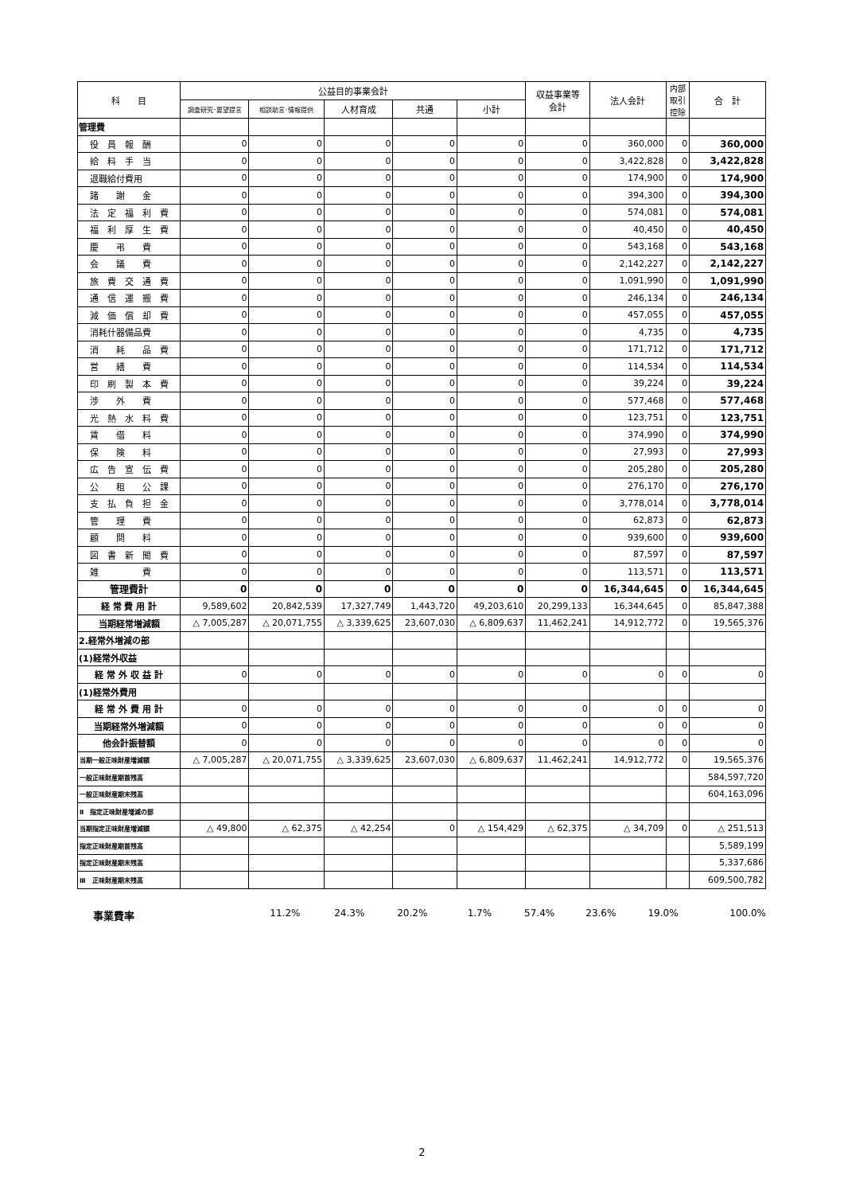| 科 目 | 公益目的事業会計 | | | | | 収益事業等 会計 | 法人会計 | 内部 取引 控除 | 合 計 |
| --- | --- | --- | --- | --- | --- | --- | --- | --- | --- |
| | 調査研究･要望提言 | 相談助言･情報提供 | 人材育成 | 共通 | 小計 | | | | |
| 管理費 | | | | | | | | | |
| 役 員 報 酬 | 0 | 0 | 0 | 0 | 0 | 0 | 360,000 | 0 | 360,000 |
| 給 料 手 当 | 0 | 0 | 0 | 0 | 0 | 0 | 3,422,828 | 0 | 3,422,828 |
| 退職給付費用 | 0 | 0 | 0 | 0 | 0 | 0 | 174,900 | 0 | 174,900 |
| 諸 謝 金 | 0 | 0 | 0 | 0 | 0 | 0 | 394,300 | 0 | 394,300 |
| 法 定 福 利 費 | 0 | 0 | 0 | 0 | 0 | 0 | 574,081 | 0 | 574,081 |
| 福 利 厚 生 費 | 0 | 0 | 0 | 0 | 0 | 0 | 40,450 | 0 | 40,450 |
| 慶 弔 費 | 0 | 0 | 0 | 0 | 0 | 0 | 543,168 | 0 | 543,168 |
| 会 議 費 | 0 | 0 | 0 | 0 | 0 | 0 | 2,142,227 | 0 | 2,142,227 |
| 旅 費 交 通 費 | 0 | 0 | 0 | 0 | 0 | 0 | 1,091,990 | 0 | 1,091,990 |
| 通 信 運 搬 費 | 0 | 0 | 0 | 0 | 0 | 0 | 246,134 | 0 | 246,134 |
| 減 価 償 却 費 | 0 | 0 | 0 | 0 | 0 | 0 | 457,055 | 0 | 457,055 |
| 消耗什器備品費 | 0 | 0 | 0 | 0 | 0 | 0 | 4,735 | 0 | 4,735 |
| 消 耗 品 費 | 0 | 0 | 0 | 0 | 0 | 0 | 171,712 | 0 | 171,712 |
| 営 繕 費 | 0 | 0 | 0 | 0 | 0 | 0 | 114,534 | 0 | 114,534 |
| 印 刷 製 本 費 | 0 | 0 | 0 | 0 | 0 | 0 | 39,224 | 0 | 39,224 |
| 渉 外 費 | 0 | 0 | 0 | 0 | 0 | 0 | 577,468 | 0 | 577,468 |
| 光 熱 水 料 費 | 0 | 0 | 0 | 0 | 0 | 0 | 123,751 | 0 | 123,751 |
| 賃 借 料 | 0 | 0 | 0 | 0 | 0 | 0 | 374,990 | 0 | 374,990 |
| 保 険 料 | 0 | 0 | 0 | 0 | 0 | 0 | 27,993 | 0 | 27,993 |
| 広 告 宣 伝 費 | 0 | 0 | 0 | 0 | 0 | 0 | 205,280 | 0 | 205,280 |
| 公 租 公 課 | 0 | 0 | 0 | 0 | 0 | 0 | 276,170 | 0 | 276,170 |
| 支 払 負 担 金 | 0 | 0 | 0 | 0 | 0 | 0 | 3,778,014 | 0 | 3,778,014 |
| 管 理 費 | 0 | 0 | 0 | 0 | 0 | 0 | 62,873 | 0 | 62,873 |
| 顧 問 料 | 0 | 0 | 0 | 0 | 0 | 0 | 939,600 | 0 | 939,600 |
| 図 書 新 聞 費 | 0 | 0 | 0 | 0 | 0 | 0 | 87,597 | 0 | 87,597 |
| 雑 費 | 0 | 0 | 0 | 0 | 0 | 0 | 113,571 | 0 | 113,571 |
| 管理費計 | 0 | 0 | 0 | 0 | 0 | 0 | 16,344,645 | 0 | 16,344,645 |
| 経 常 費 用 計 | 9,589,602 | 20,842,539 | 17,327,749 | 1,443,720 | 49,203,610 | 20,299,133 | 16,344,645 | 0 | 85,847,388 |
| 当期経常増減額 | △ 7,005,287 | △ 20,071,755 | △ 3,339,625 | 23,607,030 | △ 6,809,637 | 11,462,241 | 14,912,772 | 0 | 19,565,376 |
| 2.経常外増減の部 | | | | | | | | | |
| (1)経常外収益 | | | | | | | | | |
| 経 常 外 収 益 計 | 0 | 0 | 0 | 0 | 0 | 0 | 0 | 0 | 0 |
| (1)経常外費用 | | | | | | | | | |
| 経 常 外 費 用 計 | 0 | 0 | 0 | 0 | 0 | 0 | 0 | 0 | 0 |
| 当期経常外増減額 | 0 | 0 | 0 | 0 | 0 | 0 | 0 | 0 | 0 |
| 他会計振替額 | 0 | 0 | 0 | 0 | 0 | 0 | 0 | 0 | 0 |
| 当期一般正味財産増減額 | △ 7,005,287 | △ 20,071,755 | △ 3,339,625 | 23,607,030 | △ 6,809,637 | 11,462,241 | 14,912,772 | 0 | 19,565,376 |
| 一般正味財産期首残高 | | | | | | | | | 584,597,720 |
| 一般正味財産期末残高 | | | | | | | | | 604,163,096 |
| Ⅱ 指定正味財産増減の部 | | | | | | | | | |
| 当期指定正味財産増減額 | △ 49,800 | △ 62,375 | △ 42,254 | 0 | △ 154,429 | △ 62,375 | △ 34,709 | 0 | △ 251,513 |
| 指定正味財産期首残高 | | | | | | | | | 5,589,199 |
| 指定正味財産期末残高 | | | | | | | | | 5,337,686 |
| Ⅲ 正味財産期末残高 | | | | | | | | | 609,500,782 |
事業費率 11.2% 24.3% 20.2% 1.7% 57.4% 23.6% 19.0% 100.0%
2